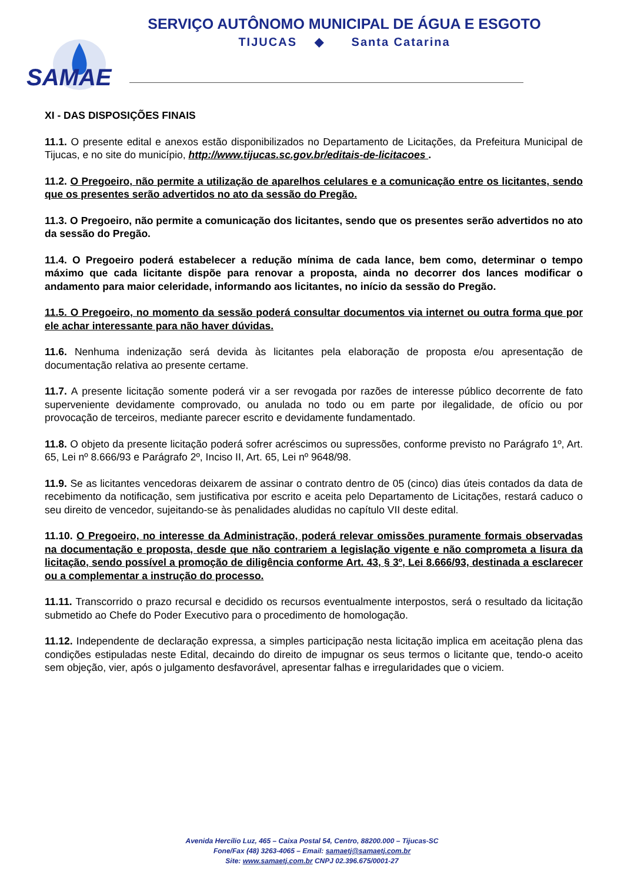SERVIÇO AUTÔNOMO MUNICIPAL DE ÁGUA E ESGOTO
TIJUCAS ◆ Santa Catarina
SAMAE
XI - DAS DISPOSIÇÕES FINAIS
11.1. O presente edital e anexos estão disponibilizados no Departamento de Licitações, da Prefeitura Municipal de Tijucas, e no site do município, http://www.tijucas.sc.gov.br/editais-de-licitacoes .
11.2. O Pregoeiro, não permite a utilização de aparelhos celulares e a comunicação entre os licitantes, sendo que os presentes serão advertidos no ato da sessão do Pregão.
11.3. O Pregoeiro, não permite a comunicação dos licitantes, sendo que os presentes serão advertidos no ato da sessão do Pregão.
11.4. O Pregoeiro poderá estabelecer a redução mínima de cada lance, bem como, determinar o tempo máximo que cada licitante dispõe para renovar a proposta, ainda no decorrer dos lances modificar o andamento para maior celeridade, informando aos licitantes, no início da sessão do Pregão.
11.5. O Pregoeiro, no momento da sessão poderá consultar documentos via internet ou outra forma que por ele achar interessante para não haver dúvidas.
11.6. Nenhuma indenização será devida às licitantes pela elaboração de proposta e/ou apresentação de documentação relativa ao presente certame.
11.7. A presente licitação somente poderá vir a ser revogada por razões de interesse público decorrente de fato superveniente devidamente comprovado, ou anulada no todo ou em parte por ilegalidade, de ofício ou por provocação de terceiros, mediante parecer escrito e devidamente fundamentado.
11.8. O objeto da presente licitação poderá sofrer acréscimos ou supressões, conforme previsto no Parágrafo 1º, Art. 65, Lei nº 8.666/93 e Parágrafo 2º, Inciso II, Art. 65, Lei nº 9648/98.
11.9. Se as licitantes vencedoras deixarem de assinar o contrato dentro de 05 (cinco) dias úteis contados da data de recebimento da notificação, sem justificativa por escrito e aceita pelo Departamento de Licitações, restará caduco o seu direito de vencedor, sujeitando-se às penalidades aludidas no capítulo VII deste edital.
11.10. O Pregoeiro, no interesse da Administração, poderá relevar omissões puramente formais observadas na documentação e proposta, desde que não contrariem a legislação vigente e não comprometa a lisura da licitação, sendo possível a promoção de diligência conforme Art. 43, § 3º, Lei 8.666/93, destinada a esclarecer ou a complementar a instrução do processo.
11.11. Transcorrido o prazo recursal e decidido os recursos eventualmente interpostos, será o resultado da licitação submetido ao Chefe do Poder Executivo para o procedimento de homologação.
11.12. Independente de declaração expressa, a simples participação nesta licitação implica em aceitação plena das condições estipuladas neste Edital, decaindo do direito de impugnar os seus termos o licitante que, tendo-o aceito sem objeção, vier, após o julgamento desfavorável, apresentar falhas e irregularidades que o viciem.
Avenida Hercílio Luz, 465 – Caixa Postal 54, Centro, 88200.000 – Tijucas-SC
Fone/Fax (48) 3263-4065 – Email: samaetj@samaetj.com.br
Site: www.samaetj.com.br CNPJ 02.396.675/0001-27